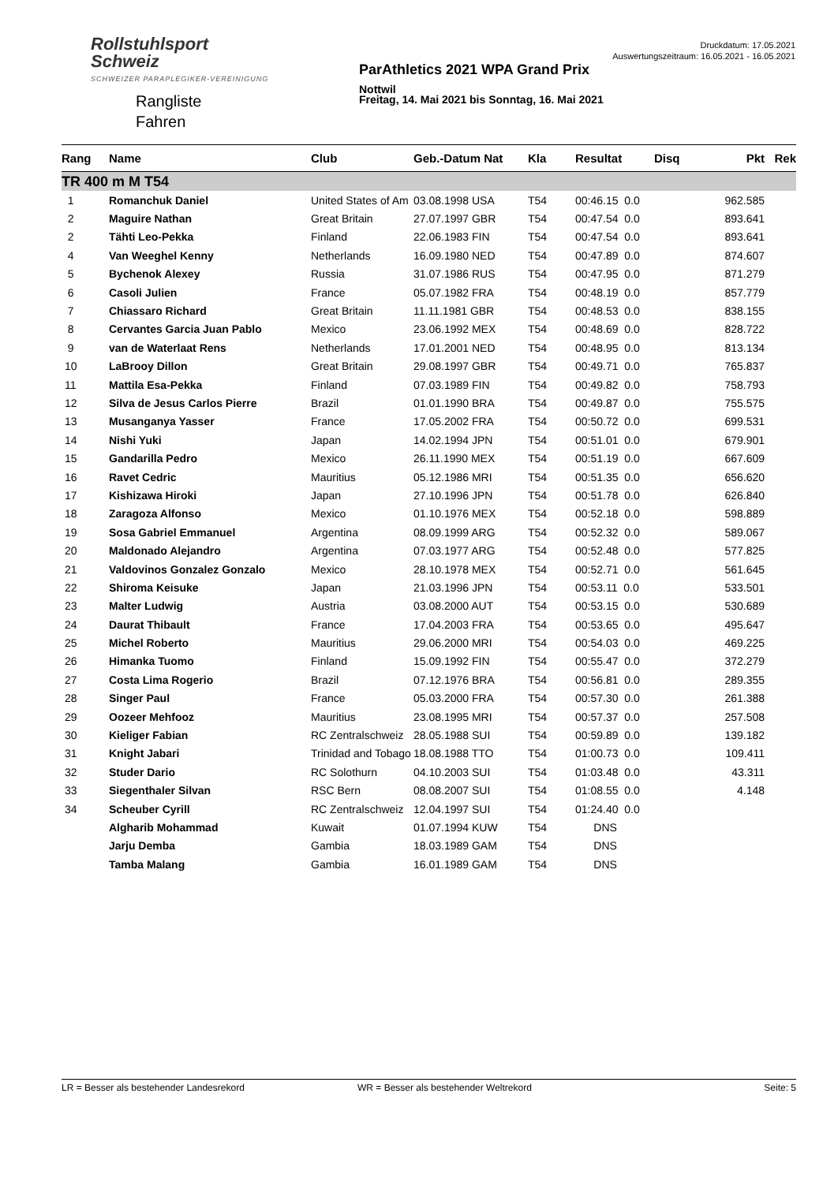Rollstuhlsport
Schweiz
SCHWEIZER PARAPLEGIKER-VEREINIGUNG
Rangliste
Fahren
Druckdatum: 17.05.2021
Auswertungszeitraum: 16.05.2021 - 16.05.2021
ParAthletics 2021 WPA Grand Prix
Nottwil
Freitag, 14. Mai 2021 bis Sonntag, 16. Mai 2021
| Rang | Name | Club | Geb.-Datum Nat | Kla | Resultat | Disq | Pkt | Rek |
| --- | --- | --- | --- | --- | --- | --- | --- | --- |
| TR 400 m M T54 | | | | | | | | |
| 1 | Romanchuk Daniel | United States of Am | 03.08.1998 USA | T54 | 00:46.15 0.0 | | 962.585 | |
| 2 | Maguire Nathan | Great Britain | 27.07.1997 GBR | T54 | 00:47.54 0.0 | | 893.641 | |
| 2 | Tähti Leo-Pekka | Finland | 22.06.1983 FIN | T54 | 00:47.54 0.0 | | 893.641 | |
| 4 | Van Weeghel Kenny | Netherlands | 16.09.1980 NED | T54 | 00:47.89 0.0 | | 874.607 | |
| 5 | Bychenok Alexey | Russia | 31.07.1986 RUS | T54 | 00:47.95 0.0 | | 871.279 | |
| 6 | Casoli Julien | France | 05.07.1982 FRA | T54 | 00:48.19 0.0 | | 857.779 | |
| 7 | Chiassaro Richard | Great Britain | 11.11.1981 GBR | T54 | 00:48.53 0.0 | | 838.155 | |
| 8 | Cervantes Garcia Juan Pablo | Mexico | 23.06.1992 MEX | T54 | 00:48.69 0.0 | | 828.722 | |
| 9 | van de Waterlaat Rens | Netherlands | 17.01.2001 NED | T54 | 00:48.95 0.0 | | 813.134 | |
| 10 | LaBrooy Dillon | Great Britain | 29.08.1997 GBR | T54 | 00:49.71 0.0 | | 765.837 | |
| 11 | Mattila Esa-Pekka | Finland | 07.03.1989 FIN | T54 | 00:49.82 0.0 | | 758.793 | |
| 12 | Silva de Jesus Carlos Pierre | Brazil | 01.01.1990 BRA | T54 | 00:49.87 0.0 | | 755.575 | |
| 13 | Musanganya Yasser | France | 17.05.2002 FRA | T54 | 00:50.72 0.0 | | 699.531 | |
| 14 | Nishi Yuki | Japan | 14.02.1994 JPN | T54 | 00:51.01 0.0 | | 679.901 | |
| 15 | Gandarilla Pedro | Mexico | 26.11.1990 MEX | T54 | 00:51.19 0.0 | | 667.609 | |
| 16 | Ravet Cedric | Mauritius | 05.12.1986 MRI | T54 | 00:51.35 0.0 | | 656.620 | |
| 17 | Kishizawa Hiroki | Japan | 27.10.1996 JPN | T54 | 00:51.78 0.0 | | 626.840 | |
| 18 | Zaragoza Alfonso | Mexico | 01.10.1976 MEX | T54 | 00:52.18 0.0 | | 598.889 | |
| 19 | Sosa Gabriel Emmanuel | Argentina | 08.09.1999 ARG | T54 | 00:52.32 0.0 | | 589.067 | |
| 20 | Maldonado Alejandro | Argentina | 07.03.1977 ARG | T54 | 00:52.48 0.0 | | 577.825 | |
| 21 | Valdovinos Gonzalez Gonzalo | Mexico | 28.10.1978 MEX | T54 | 00:52.71 0.0 | | 561.645 | |
| 22 | Shiroma Keisuke | Japan | 21.03.1996 JPN | T54 | 00:53.11 0.0 | | 533.501 | |
| 23 | Malter Ludwig | Austria | 03.08.2000 AUT | T54 | 00:53.15 0.0 | | 530.689 | |
| 24 | Daurat Thibault | France | 17.04.2003 FRA | T54 | 00:53.65 0.0 | | 495.647 | |
| 25 | Michel Roberto | Mauritius | 29.06.2000 MRI | T54 | 00:54.03 0.0 | | 469.225 | |
| 26 | Himanka Tuomo | Finland | 15.09.1992 FIN | T54 | 00:55.47 0.0 | | 372.279 | |
| 27 | Costa Lima Rogerio | Brazil | 07.12.1976 BRA | T54 | 00:56.81 0.0 | | 289.355 | |
| 28 | Singer Paul | France | 05.03.2000 FRA | T54 | 00:57.30 0.0 | | 261.388 | |
| 29 | Oozeer Mehfooz | Mauritius | 23.08.1995 MRI | T54 | 00:57.37 0.0 | | 257.508 | |
| 30 | Kieliger Fabian | RC Zentralschweiz | 28.05.1988 SUI | T54 | 00:59.89 0.0 | | 139.182 | |
| 31 | Knight Jabari | Trinidad and Tobago | 18.08.1988 TTO | T54 | 01:00.73 0.0 | | 109.411 | |
| 32 | Studer Dario | RC Solothurn | 04.10.2003 SUI | T54 | 01:03.48 0.0 | | 43.311 | |
| 33 | Siegenthaler Silvan | RSC Bern | 08.08.2007 SUI | T54 | 01:08.55 0.0 | | 4.148 | |
| 34 | Scheuber Cyrill | RC Zentralschweiz | 12.04.1997 SUI | T54 | 01:24.40 0.0 | | | |
| | Algharib Mohammad | Kuwait | 01.07.1994 KUW | T54 | DNS | | | |
| | Jarju Demba | Gambia | 18.03.1989 GAM | T54 | DNS | | | |
| | Tamba Malang | Gambia | 16.01.1989 GAM | T54 | DNS | | | |
LR = Besser als bestehender Landesrekord WR = Besser als bestehender Weltrekord Seite: 5